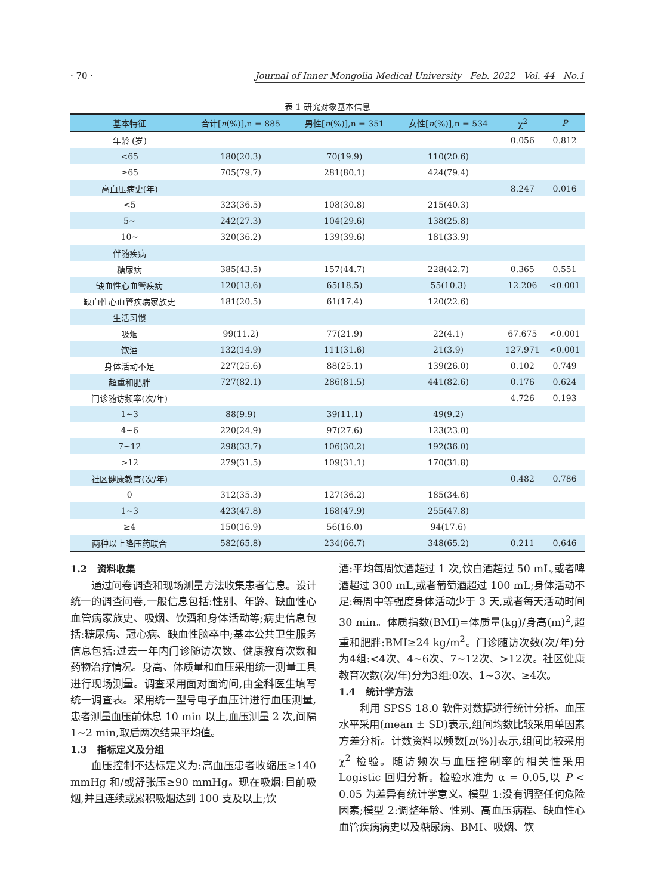· 70 · Journal of Inner Mongolia Medical University Feb. 2022 Vol. 44 No.1
表 1 研究对象基本信息
| 基本特征 | 合计[ n (%)],n = 885 | 男性[ n (%)],n = 351 | 女性[ n (%)],n = 534 | χ<sup>2</sup> | P |
| --- | --- | --- | --- | --- | --- |
| 年龄 (岁) | | | | 0.056 | 0.812 |
| <65 | 180(20.3) | 70(19.9) | 110(20.6) | | |
| ≥65 | 705(79.7) | 281(80.1) | 424(79.4) | | |
| 高血压病史(年) | | | | 8.247 | 0.016 |
| <5 | 323(36.5) | 108(30.8) | 215(40.3) | | |
| 5~ | 242(27.3) | 104(29.6) | 138(25.8) | | |
| 10~ | 320(36.2) | 139(39.6) | 181(33.9) | | |
| 伴随疾病 | | | | | |
| 糖尿病 | 385(43.5) | 157(44.7) | 228(42.7) | 0.365 | 0.551 |
| 缺血性心血管疾病 | 120(13.6) | 65(18.5) | 55(10.3) | 12.206 | <0.001 |
| 缺血性心血管疾病家族史 | 181(20.5) | 61(17.4) | 120(22.6) | | |
| 生活习惯 | | | | | |
| 吸烟 | 99(11.2) | 77(21.9) | 22(4.1) | 67.675 | <0.001 |
| 饮酒 | 132(14.9) | 111(31.6) | 21(3.9) | 127.971 | <0.001 |
| 身体活动不足 | 227(25.6) | 88(25.1) | 139(26.0) | 0.102 | 0.749 |
| 超重和肥胖 | 727(82.1) | 286(81.5) | 441(82.6) | 0.176 | 0.624 |
| 门诊随访频率(次/年) | | | | 4.726 | 0.193 |
| 1~3 | 88(9.9) | 39(11.1) | 49(9.2) | | |
| 4~6 | 220(24.9) | 97(27.6) | 123(23.0) | | |
| 7~12 | 298(33.7) | 106(30.2) | 192(36.0) | | |
| >12 | 279(31.5) | 109(31.1) | 170(31.8) | | |
| 社区健康教育(次/年) | | | | 0.482 | 0.786 |
| 0 | 312(35.3) | 127(36.2) | 185(34.6) | | |
| 1~3 | 423(47.8) | 168(47.9) | 255(47.8) | | |
| ≥4 | 150(16.9) | 56(16.0) | 94(17.6) | | |
| 两种以上降压药联合 | 582(65.8) | 234(66.7) | 348(65.2) | 0.211 | 0.646 |
1.2 资料收集
通过问卷调查和现场测量方法收集患者信息。设计统一的调查问卷,一般信息包括:性别、年龄、缺血性心血管病家族史、吸烟、饮酒和身体活动等;病史信息包括:糖尿病、冠心病、缺血性脑卒中;基本公共卫生服务信息包括:过去一年内门诊随访次数、健康教育次数和药物治疗情况。身高、体质量和血压采用统一测量工具进行现场测量。调查采用面对面询问,由全科医生填写统一调查表。采用统一型号电子血压计进行血压测量,患者测量血压前休息 10 min 以上,血压测量 2 次,间隔 1~2 min,取后两次结果平均值。
1.3 指标定义及分组
血压控制不达标定义为:高血压患者收缩压≥140 mmHg 和/或舒张压≥90 mmHg。现在吸烟:目前吸烟,并且连续或累积吸烟达到 100 支及以上;饮
酒:平均每周饮酒超过 1 次,饮白酒超过 50 mL,或者啤酒超过 300 mL,或者葡萄酒超过 100 mL;身体活动不足:每周中等强度身体活动少于 3 天,或者每天活动时间 30 min。体质指数(BMI)=体质量(kg)/身高(m)<sup>2</sup>,超重和肥胖:BMI≥24 kg/m<sup>2</sup>。门诊随访次数(次/年)分为4组:<4次、4~6次、7~12次、>12次。社区健康教育次数(次/年)分为3组:0次、1~3次、≥4次。
1.4 统计学方法
利用 SPSS 18.0 软件对数据进行统计分析。血压水平采用(mean ± SD)表示,组间均数比较采用单因素方差分析。计数资料以频数[n(%)]表示,组间比较采用 χ<sup>2</sup> 检验。随访频次与血压控制率的相关性采用 Logistic 回归分析。检验水准为 α = 0.05,以 P < 0.05 为差异有统计学意义。模型 1:没有调整任何危险因素;模型 2:调整年龄、性别、高血压病程、缺血性心血管疾病病史以及糖尿病、BMI、吸烟、饮